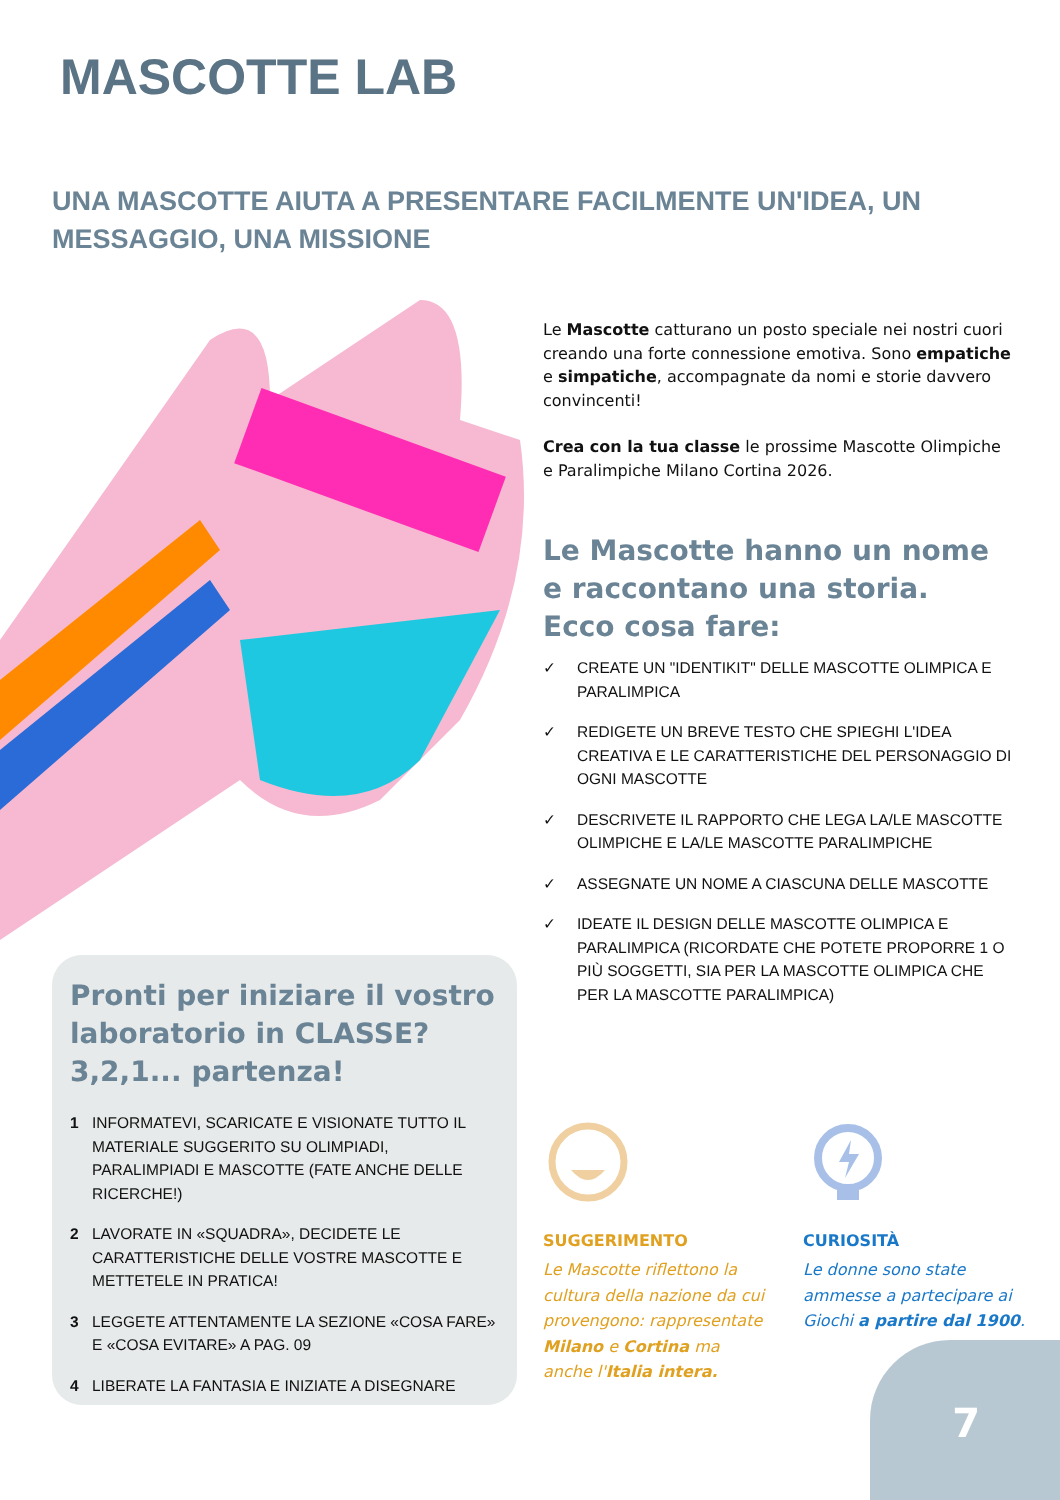MASCOTTE LAB
UNA MASCOTTE AIUTA A PRESENTARE FACILMENTE UN'IDEA, UN MESSAGGIO, UNA MISSIONE
Le Mascotte catturano un posto speciale nei nostri cuori creando una forte connessione emotiva. Sono empatiche e simpatiche, accompagnate da nomi e storie davvero convincenti!
Crea con la tua classe le prossime Mascotte Olimpiche e Paralimpiche Milano Cortina 2026.
Le Mascotte hanno un nome e raccontano una storia.
Ecco cosa fare:
✓ CREATE UN "IDENTIKIT" DELLE MASCOTTE OLIMPICA E PARALIMPICA
✓ REDIGETE UN BREVE TESTO CHE SPIEGHI L'IDEA CREATIVA E LE CARATTERISTICHE DEL PERSONAGGIO DI OGNI MASCOTTE
✓ DESCRIVETE IL RAPPORTO CHE LEGA LA/LE MASCOTTE OLIMPICHE E LA/LE MASCOTTE PARALIMPICHE
✓ ASSEGNATE UN NOME A CIASCUNA DELLE MASCOTTE
✓ IDEATE IL DESIGN DELLE MASCOTTE OLIMPICA E PARALIMPICA (RICORDATE CHE POTETE PROPORRE 1 O PIÙ SOGGETTI, SIA PER LA MASCOTTE OLIMPICA CHE PER LA MASCOTTE PARALIMPICA)
Pronti per iniziare il vostro laboratorio in CLASSE?
3,2,1... partenza!
1 INFORMATEVI, SCARICATE E VISIONATE TUTTO IL MATERIALE SUGGERITO SU OLIMPIADI, PARALIMPIADI E MASCOTTE (FATE ANCHE DELLE RICERCHE!)
2 LAVORATE IN «SQUADRA», DECIDETE LE CARATTERISTICHE DELLE VOSTRE MASCOTTE E METTETELE IN PRATICA!
3 LEGGETE ATTENTAMENTE LA SEZIONE «COSA FARE» E «COSA EVITARE» A PAG. 09
4 LIBERATE LA FANTASIA E INIZIATE A DISEGNARE
SUGGERIMENTO
Le Mascotte riflettono la cultura della nazione da cui provengono: rappresentate Milano e Cortina ma anche l'Italia intera.
CURIOSITÀ
Le donne sono state ammesse a partecipare ai Giochi a partire dal 1900.
7